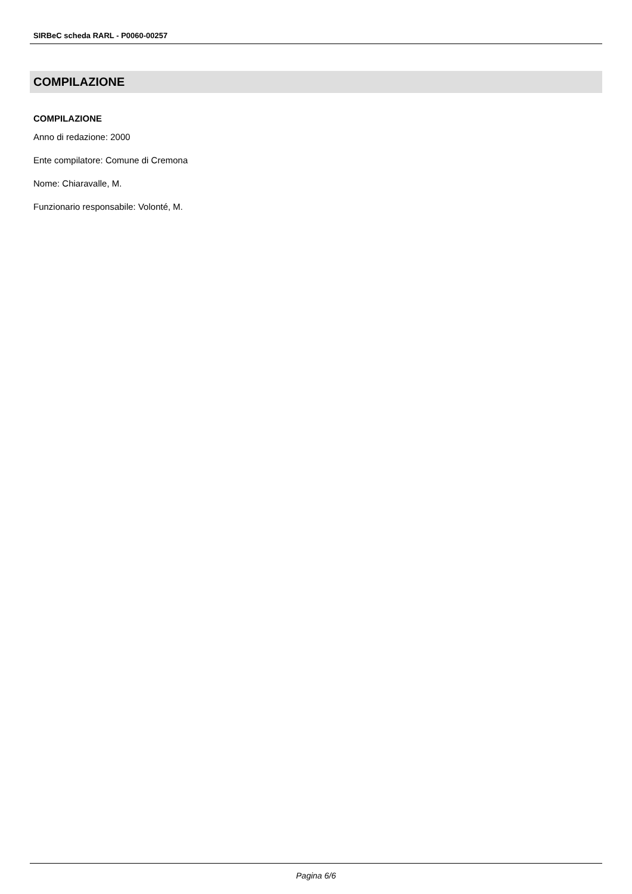SIRBeC scheda RARL - P0060-00257
COMPILAZIONE
COMPILAZIONE
Anno di redazione: 2000
Ente compilatore: Comune di Cremona
Nome: Chiaravalle, M.
Funzionario responsabile: Volonté, M.
Pagina 6/6